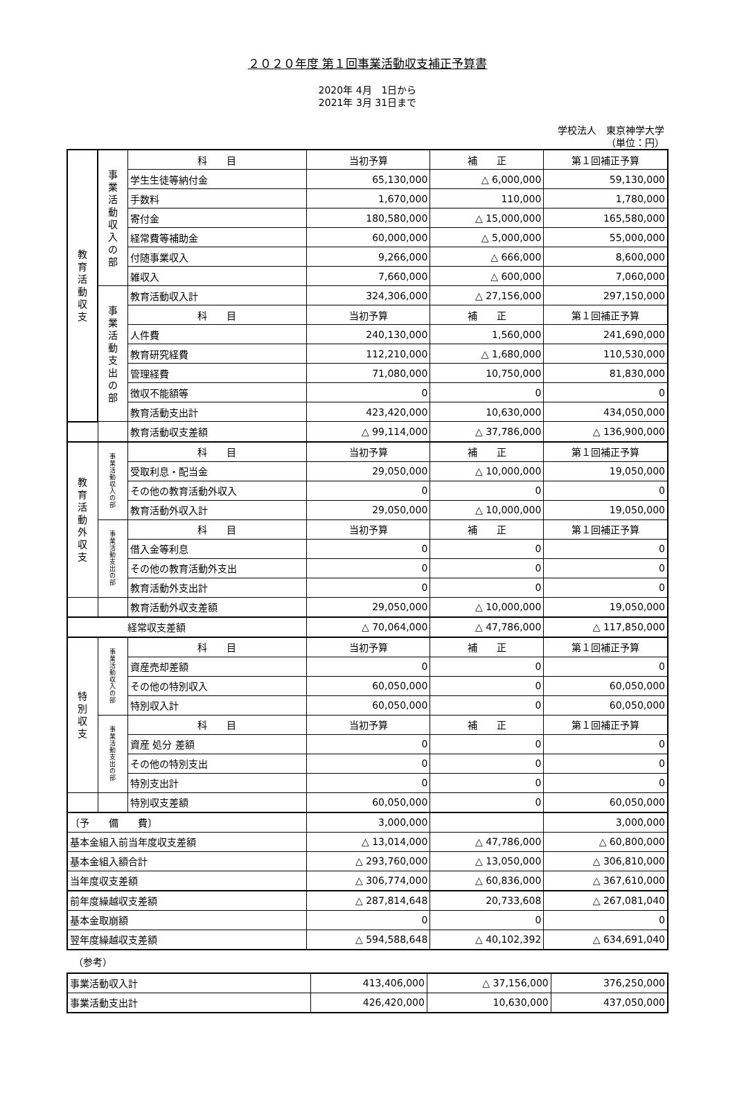２０２０年度 第１回事業活動収支補正予算書
2020年 4月　1日から
2021年 3月 31日まで
学校法人　東京神学大学
（単位：円）
| 教 育 活 動 収 支 | 事 業 活 動 収 入 の 部 | 科 目 | 当初予算 | 補 正 | 第１回補正予算 |
| | | 学生生徒等納付金 | 65,130,000 | △ 6,000,000 | 59,130,000 |
| | | 手数料 | 1,670,000 | 110,000 | 1,780,000 |
| | | 寄付金 | 180,580,000 | △ 15,000,000 | 165,580,000 |
| | | 経常費等補助金 | 60,000,000 | △ 5,000,000 | 55,000,000 |
| | | 付随事業収入 | 9,266,000 | △ 666,000 | 8,600,000 |
| | | 雑収入 | 7,660,000 | △ 600,000 | 7,060,000 |
| | 事 業 活 動 支 出 の 部 | 教育活動収入計 | 324,306,000 | △ 27,156,000 | 297,150,000 |
| | | 科 目 | 当初予算 | 補 正 | 第１回補正予算 |
| | | 人件費 | 240,130,000 | 1,560,000 | 241,690,000 |
| | | 教育研究経費 | 112,210,000 | △ 1,680,000 | 110,530,000 |
| | | 管理経費 | 71,080,000 | 10,750,000 | 81,830,000 |
| | | 徴収不能額等 | 0 | 0 | 0 |
| | | 教育活動支出計 | 423,420,000 | 10,630,000 | 434,050,000 |
| | | 教育活動収支差額 | △ 99,114,000 | △ 37,786,000 | △ 136,900,000 |
| 教 育 活 動 外 収 支 | 事 業 活 動 収 入 の 部 | 科 目 | 当初予算 | 補 正 | 第１回補正予算 |
| | | 受取利息・配当金 | 29,050,000 | △ 10,000,000 | 19,050,000 |
| | | その他の教育活動外収入 | 0 | 0 | 0 |
| | | 教育活動外収入計 | 29,050,000 | △ 10,000,000 | 19,050,000 |
| | 事 業 活 動 支 出 の 部 | 科 目 | 当初予算 | 補 正 | 第１回補正予算 |
| | | 借入金等利息 | 0 | 0 | 0 |
| | | その他の教育活動外支出 | 0 | 0 | 0 |
| | | 教育活動外支出計 | 0 | 0 | 0 |
| | | 教育活動外収支差額 | 29,050,000 | △ 10,000,000 | 19,050,000 |
| 経常収支差額 | | | △ 70,064,000 | △ 47,786,000 | △ 117,850,000 |
| 特 別 収 支 | 事 業 活 動 収 入 の 部 | 科 目 | 当初予算 | 補 正 | 第１回補正予算 |
| | | 資産売却差額 | 0 | 0 | 0 |
| | | その他の特別収入 | 60,050,000 | 0 | 60,050,000 |
| | | 特別収入計 | 60,050,000 | 0 | 60,050,000 |
| | 事 業 活 動 支 出 の 部 | 科 目 | 当初予算 | 補 正 | 第１回補正予算 |
| | | 資産 処分 差額 | 0 | 0 | 0 |
| | | その他の特別支出 | 0 | 0 | 0 |
| | | 特別支出計 | 0 | 0 | 0 |
| | | 特別収支差額 | 60,050,000 | 0 | 60,050,000 |
| 〔予 備 費〕 | | | 3,000,000 | | 3,000,000 |
| 基本金組入前当年度収支差額 | | | △ 13,014,000 | △ 47,786,000 | △ 60,800,000 |
| 基本金組入額合計 | | | △ 293,760,000 | △ 13,050,000 | △ 306,810,000 |
| 当年度収支差額 | | | △ 306,774,000 | △ 60,836,000 | △ 367,610,000 |
| 前年度繰越収支差額 | | | △ 287,814,648 | 20,733,608 | △ 267,081,040 |
| 基本金取崩額 | | | 0 | 0 | 0 |
| 翌年度繰越収支差額 | | | △ 594,588,648 | △ 40,102,392 | △ 634,691,040 |
（参考）
| 事業活動収入計 | 413,406,000 | △ 37,156,000 | 376,250,000 |
| 事業活動支出計 | 426,420,000 | 10,630,000 | 437,050,000 |